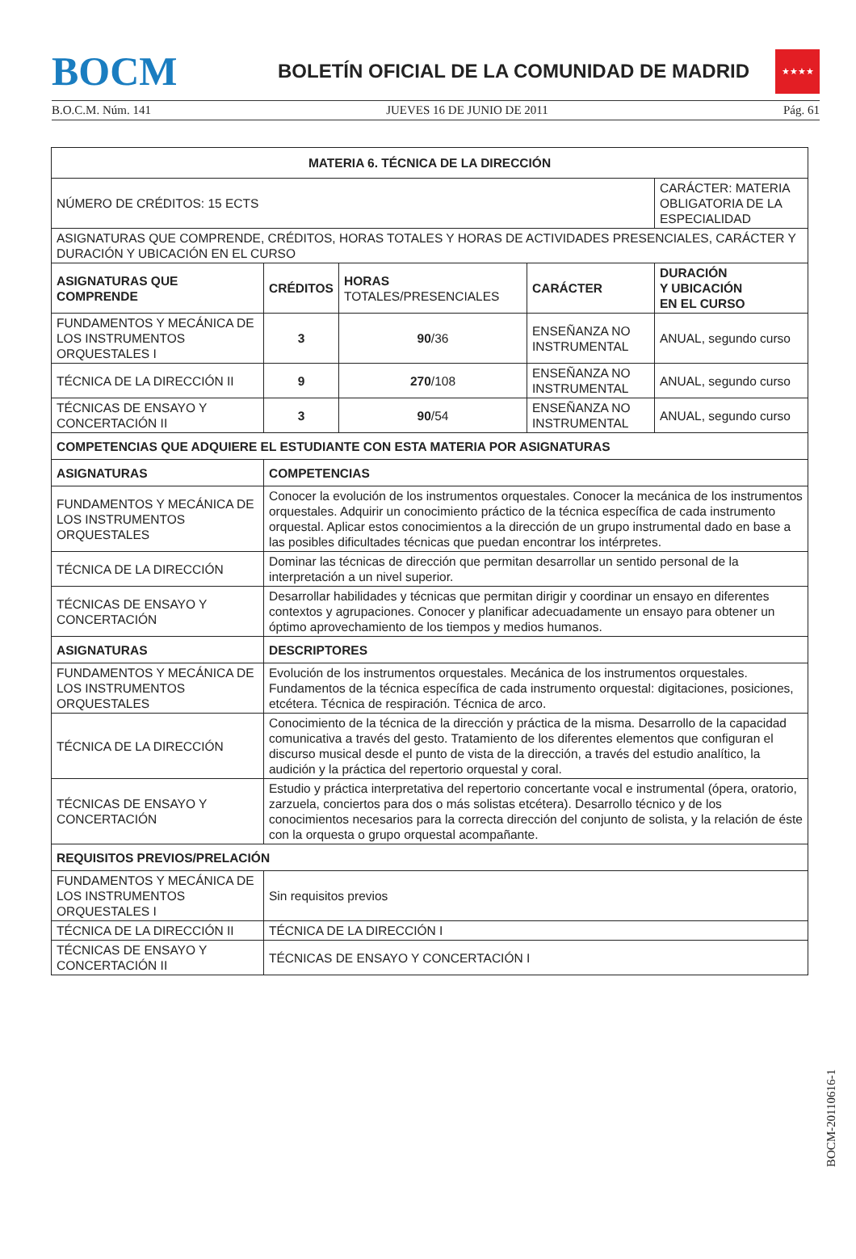BOCM
BOLETÍN OFICIAL DE LA COMUNIDAD DE MADRID
★★★★
B.O.C.M. Núm. 141 JUEVES 16 DE JUNIO DE 2011 Pág. 61
| MATERIA 6. TÉCNICA DE LA DIRECCIÓN | | | | |
| --- | --- | --- | --- | --- |
| NÚMERO DE CRÉDITOS: 15 ECTS | | | | CARÁCTER: MATERIA OBLIGATORIA DE LA ESPECIALIDAD |
| ASIGNATURAS QUE COMPRENDE, CRÉDITOS, HORAS TOTALES Y HORAS DE ACTIVIDADES PRESENCIALES, CARÁCTER Y DURACIÓN Y UBICACIÓN EN EL CURSO | | | | |
| ASIGNATURAS QUE COMPRENDE | CRÉDITOS | HORAS TOTALES/PRESENCIALES | CARÁCTER | DURACIÓN Y UBICACIÓN EN EL CURSO |
| FUNDAMENTOS Y MECÁNICA DE LOS INSTRUMENTOS ORQUESTALES I | 3 | 90 /36 | ENSEÑANZA NO INSTRUMENTAL | ANUAL, segundo curso |
| TÉCNICA DE LA DIRECCIÓN II | 9 | 270 /108 | ENSEÑANZA NO INSTRUMENTAL | ANUAL, segundo curso |
| TÉCNICAS DE ENSAYO Y CONCERTACIÓN II | 3 | 90 /54 | ENSEÑANZA NO INSTRUMENTAL | ANUAL, segundo curso |
| COMPETENCIAS QUE ADQUIERE EL ESTUDIANTE CON ESTA MATERIA POR ASIGNATURAS | | | | |
| ASIGNATURAS | COMPETENCIAS | | | |
| FUNDAMENTOS Y MECÁNICA DE LOS INSTRUMENTOS ORQUESTALES | Conocer la evolución de los instrumentos orquestales. Conocer la mecánica de los instrumentos orquestales. Adquirir un conocimiento práctico de la técnica específica de cada instrumento orquestal. Aplicar estos conocimientos a la dirección de un grupo instrumental dado en base a las posibles dificultades técnicas que puedan encontrar los intérpretes. | | | |
| TÉCNICA DE LA DIRECCIÓN | Dominar las técnicas de dirección que permitan desarrollar un sentido personal de la interpretación a un nivel superior. | | | |
| TÉCNICAS DE ENSAYO Y CONCERTACIÓN | Desarrollar habilidades y técnicas que permitan dirigir y coordinar un ensayo en diferentes contextos y agrupaciones. Conocer y planificar adecuadamente un ensayo para obtener un óptimo aprovechamiento de los tiempos y medios humanos. | | | |
| ASIGNATURAS | DESCRIPTORES | | | |
| FUNDAMENTOS Y MECÁNICA DE LOS INSTRUMENTOS ORQUESTALES | Evolución de los instrumentos orquestales. Mecánica de los instrumentos orquestales. Fundamentos de la técnica específica de cada instrumento orquestal: digitaciones, posiciones, etcétera. Técnica de respiración. Técnica de arco. | | | |
| TÉCNICA DE LA DIRECCIÓN | Conocimiento de la técnica de la dirección y práctica de la misma. Desarrollo de la capacidad comunicativa a través del gesto. Tratamiento de los diferentes elementos que configuran el discurso musical desde el punto de vista de la dirección, a través del estudio analítico, la audición y la práctica del repertorio orquestal y coral. | | | |
| TÉCNICAS DE ENSAYO Y CONCERTACIÓN | Estudio y práctica interpretativa del repertorio concertante vocal e instrumental (ópera, oratorio, zarzuela, conciertos para dos o más solistas etcétera). Desarrollo técnico y de los conocimientos necesarios para la correcta dirección del conjunto de solista, y la relación de éste con la orquesta o grupo orquestal acompañante. | | | |
| REQUISITOS PREVIOS/PRELACIÓN | | | | |
| FUNDAMENTOS Y MECÁNICA DE LOS INSTRUMENTOS ORQUESTALES I | Sin requisitos previos | | | |
| TÉCNICA DE LA DIRECCIÓN II | TÉCNICA DE LA DIRECCIÓN I | | | |
| TÉCNICAS DE ENSAYO Y CONCERTACIÓN II | TÉCNICAS DE ENSAYO Y CONCERTACIÓN I | | | |
BOCM-20110616-1